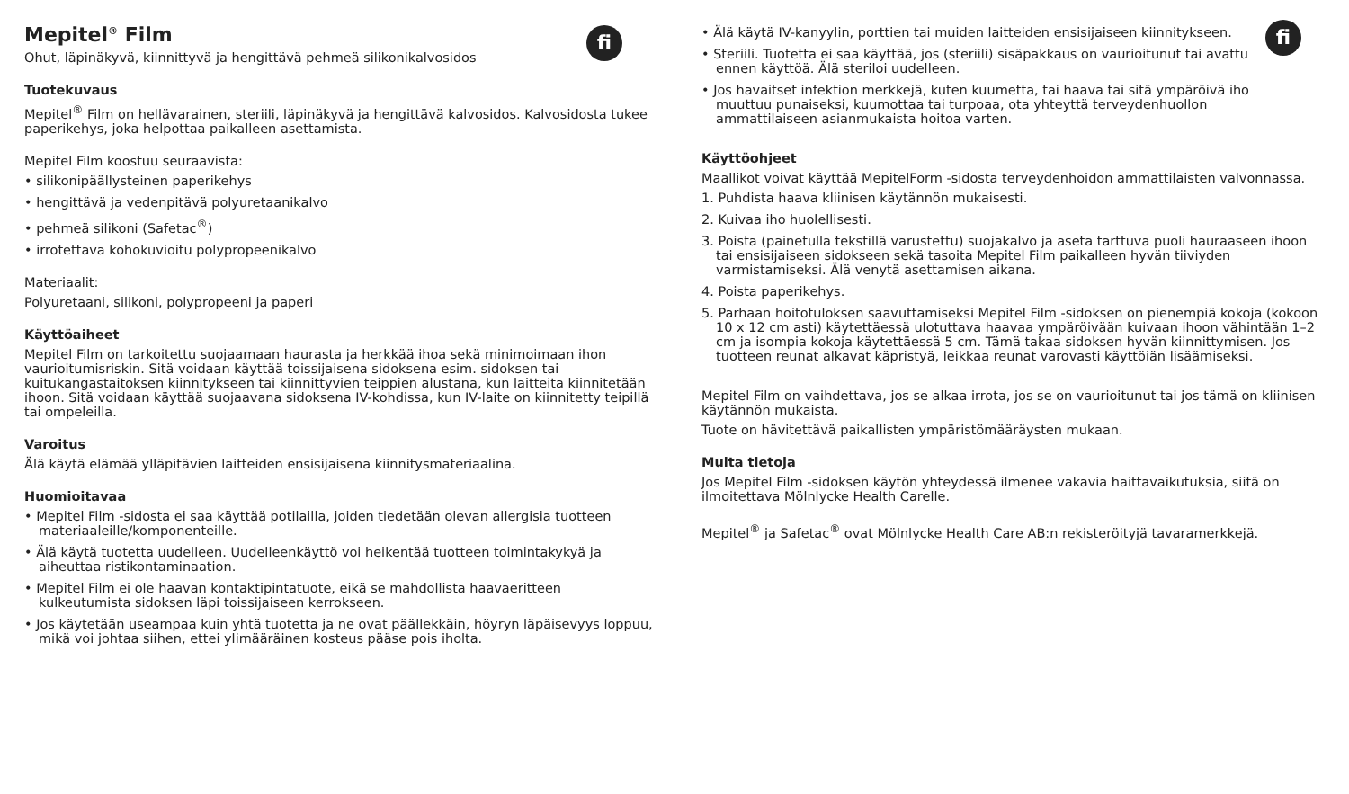fi
Mepitel<sup>®</sup> Film
Ohut, läpinäkyvä, kiinnittyvä ja hengittävä pehmeä silikonikalvosidos
Tuotekuvaus
Mepitel<sup>®</sup> Film on hellävarainen, steriili, läpinäkyvä ja hengittävä kalvosidos. Kalvosidosta tukee paperikehys, joka helpottaa paikalleen asettamista.
Mepitel Film koostuu seuraavista:
• silikonipäällysteinen paperikehys
• hengittävä ja vedenpitävä polyuretaanikalvo
• pehmeä silikoni (Safetac<sup>®</sup>)
• irrotettava kohokuvioitu polypropeenikalvo
Materiaalit:
Polyuretaani, silikoni, polypropeeni ja paperi
Käyttöaiheet
Mepitel Film on tarkoitettu suojaamaan haurasta ja herkkää ihoa sekä minimoimaan ihon vaurioitumisriskin. Sitä voidaan käyttää toissijaisena sidoksena esim. sidoksen tai kuitukangastaitoksen kiinnitykseen tai kiinnittyvien teippien alustana, kun laitteita kiinnitetään ihoon. Sitä voidaan käyttää suojaavana sidoksena IV-kohdissa, kun IV-laite on kiinnitetty teipillä tai ompeleilla.
Varoitus
Älä käytä elämää ylläpitävien laitteiden ensisijaisena kiinnitysmateriaalina.
Huomioitavaa
• Mepitel Film -sidosta ei saa käyttää potilailla, joiden tiedetään olevan allergisia tuotteen materiaaleille/komponenteille.
• Älä käytä tuotetta uudelleen. Uudelleenkäyttö voi heikentää tuotteen toimintakykyä ja aiheuttaa ristikontaminaation.
• Mepitel Film ei ole haavan kontaktipintatuote, eikä se mahdollista haavaeritteen kulkeutumista sidoksen läpi toissijaiseen kerrokseen.
• Jos käytetään useampaa kuin yhtä tuotetta ja ne ovat päällekkäin, höyryn läpäisevyys loppuu, mikä voi johtaa siihen, ettei ylimääräinen kosteus pääse pois iholta.
fi
• Älä käytä IV-kanyylin, porttien tai muiden laitteiden ensisijaiseen kiinnitykseen.
• Steriili. Tuotetta ei saa käyttää, jos (steriili) sisäpakkaus on vaurioitunut tai avattu ennen käyttöä. Älä steriloi uudelleen.
• Jos havaitset infektion merkkejä, kuten kuumetta, tai haava tai sitä ympäröivä iho muuttuu punaiseksi, kuumottaa tai turpoaa, ota yhteyttä terveydenhuollon ammattilaiseen asianmukaista hoitoa varten.
Käyttöohjeet
Maallikot voivat käyttää MepitelForm -sidosta terveydenhoidon ammattilaisten valvonnassa.
1. Puhdista haava kliinisen käytännön mukaisesti.
2. Kuivaa iho huolellisesti.
3. Poista (painetulla tekstillä varustettu) suojakalvo ja aseta tarttuva puoli hauraaseen ihoon tai ensisijaiseen sidokseen sekä tasoita Mepitel Film paikalleen hyvän tiiviyden varmistamiseksi. Älä venytä asettamisen aikana.
4. Poista paperikehys.
5. Parhaan hoitotuloksen saavuttamiseksi Mepitel Film -sidoksen on pienempiä kokoja (kokoon 10 x 12 cm asti) käytettäessä ulotuttava haavaa ympäröivään kuivaan ihoon vähintään 1–2 cm ja isompia kokoja käytettäessä 5 cm. Tämä takaa sidoksen hyvän kiinnittymisen. Jos tuotteen reunat alkavat käpristyä, leikkaa reunat varovasti käyttöiän lisäämiseksi.
Mepitel Film on vaihdettava, jos se alkaa irrota, jos se on vaurioitunut tai jos tämä on kliinisen käytännön mukaista.
Tuote on hävitettävä paikallisten ympäristömääräysten mukaan.
Muita tietoja
Jos Mepitel Film -sidoksen käytön yhteydessä ilmenee vakavia haittavaikutuksia, siitä on ilmoitettava Mölnlycke Health Carelle.
Mepitel<sup>®</sup> ja Safetac<sup>®</sup> ovat Mölnlycke Health Care AB:n rekisteröityjä tavaramerkkejä.